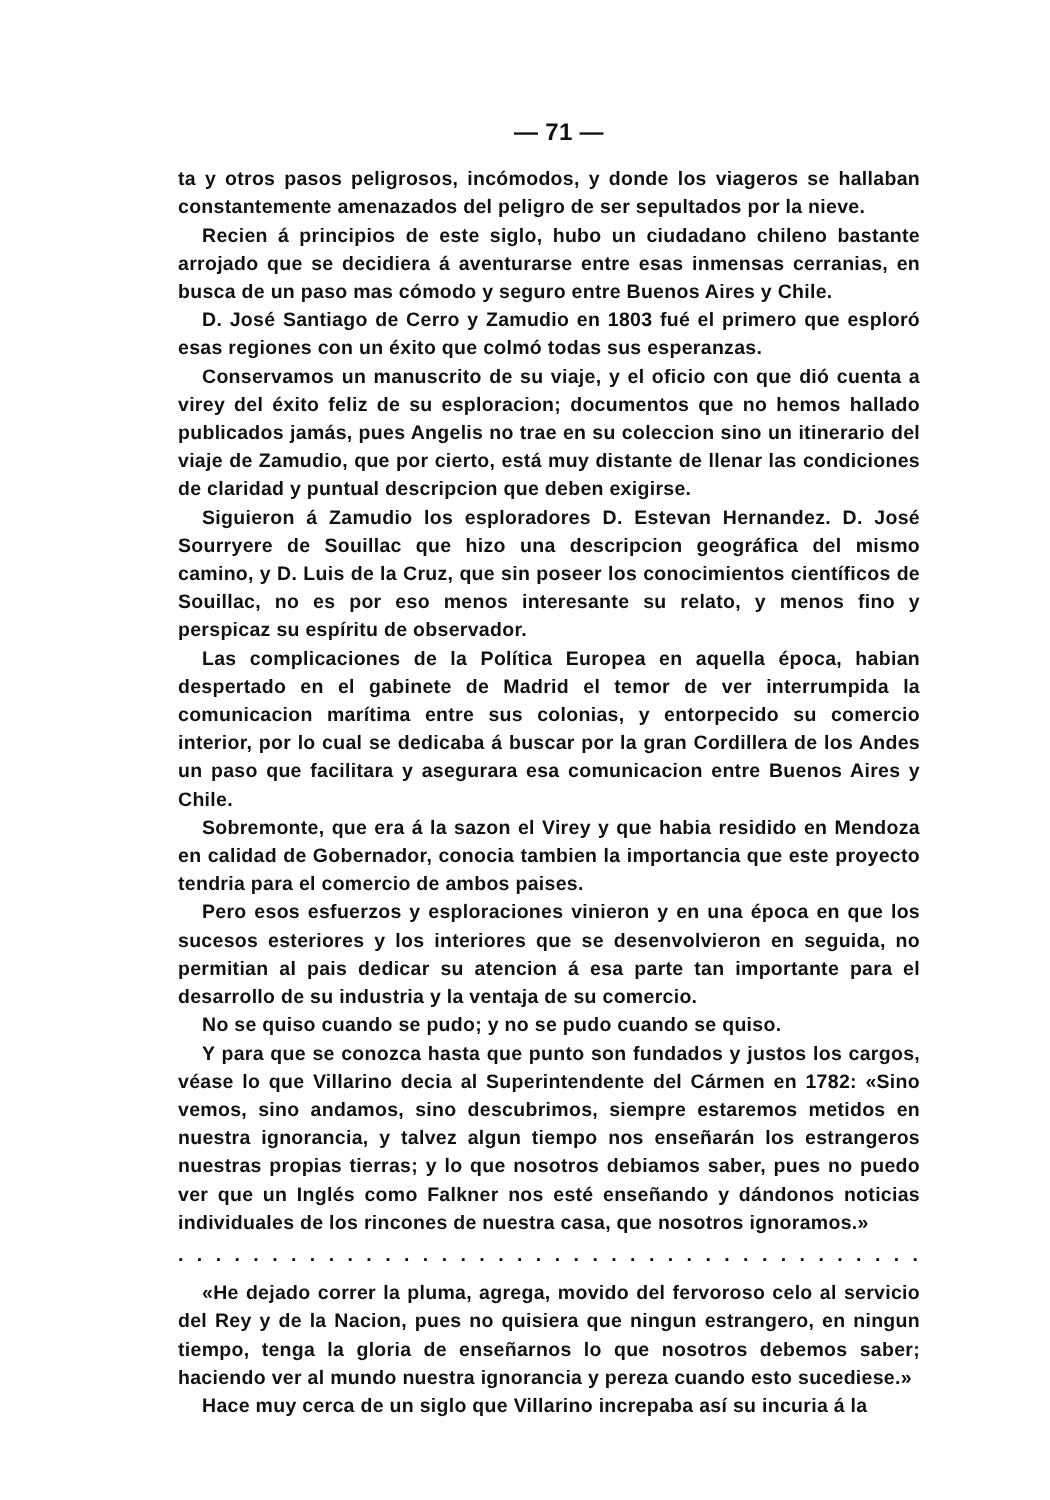— 71 —
ta y otros pasos peligrosos, incómodos, y donde los viageros se hallaban constantemente amenazados del peligro de ser sepultados por la nieve.
Recien á principios de este siglo, hubo un ciudadano chileno bastante arrojado que se decidiera á aventurarse entre esas inmensas cerranias, en busca de un paso mas cómodo y seguro entre Buenos Aires y Chile.
D. José Santiago de Cerro y Zamudio en 1803 fué el primero que esploró esas regiones con un éxito que colmó todas sus esperanzas.
Conservamos un manuscrito de su viaje, y el oficio con que dió cuenta a virey del éxito feliz de su esploracion; documentos que no hemos hallado publicados jamás, pues Angelis no trae en su coleccion sino un itinerario del viaje de Zamudio, que por cierto, está muy distante de llenar las condiciones de claridad y puntual descripcion que deben exigirse.
Siguieron á Zamudio los esploradores D. Estevan Hernandez. D. José Sourryere de Souillac que hizo una descripcion geográfica del mismo camino, y D. Luis de la Cruz, que sin poseer los conocimientos científicos de Souillac, no es por eso menos interesante su relato, y menos fino y perspicaz su espíritu de observador.
Las complicaciones de la Política Europea en aquella época, habian despertado en el gabinete de Madrid el temor de ver interrumpida la comunicacion marítima entre sus colonias, y entorpecido su comercio interior, por lo cual se dedicaba á buscar por la gran Cordillera de los Andes un paso que facilitara y asegurara esa comunicacion entre Buenos Aires y Chile.
Sobremonte, que era á la sazon el Virey y que habia residido en Mendoza en calidad de Gobernador, conocia tambien la importancia que este proyecto tendria para el comercio de ambos paises.
Pero esos esfuerzos y esploraciones vinieron y en una época en que los sucesos esteriores y los interiores que se desenvolvieron en seguida, no permitian al pais dedicar su atencion á esa parte tan importante para el desarrollo de su industria y la ventaja de su comercio.
No se quiso cuando se pudo; y no se pudo cuando se quiso.
Y para que se conozca hasta que punto son fundados y justos los cargos, véase lo que Villarino decia al Superintendente del Cármen en 1782: «Sino vemos, sino andamos, sino descubrimos, siempre estaremos metidos en nuestra ignorancia, y talvez algun tiempo nos enseñarán los estrangeros nuestras propias tierras; y lo que nosotros debiamos saber, pues no puedo ver que un Inglés como Falkner nos esté enseñando y dándonos noticias individuales de los rincones de nuestra casa, que nosotros ignoramos.»
. . . . . . . . . . . . . . . . . . . . . . . . . . . . . . . . . . . . . . . . . . . . . . . . . . . . . . . . . . . . . . . . . . . . . .
«He dejado correr la pluma, agrega, movido del fervoroso celo al servicio del Rey y de la Nacion, pues no quisiera que ningun estrangero, en ningun tiempo, tenga la gloria de enseñarnos lo que nosotros debemos saber; haciendo ver al mundo nuestra ignorancia y pereza cuando esto sucediese.»
Hace muy cerca de un siglo que Villarino increpaba así su incuria á la